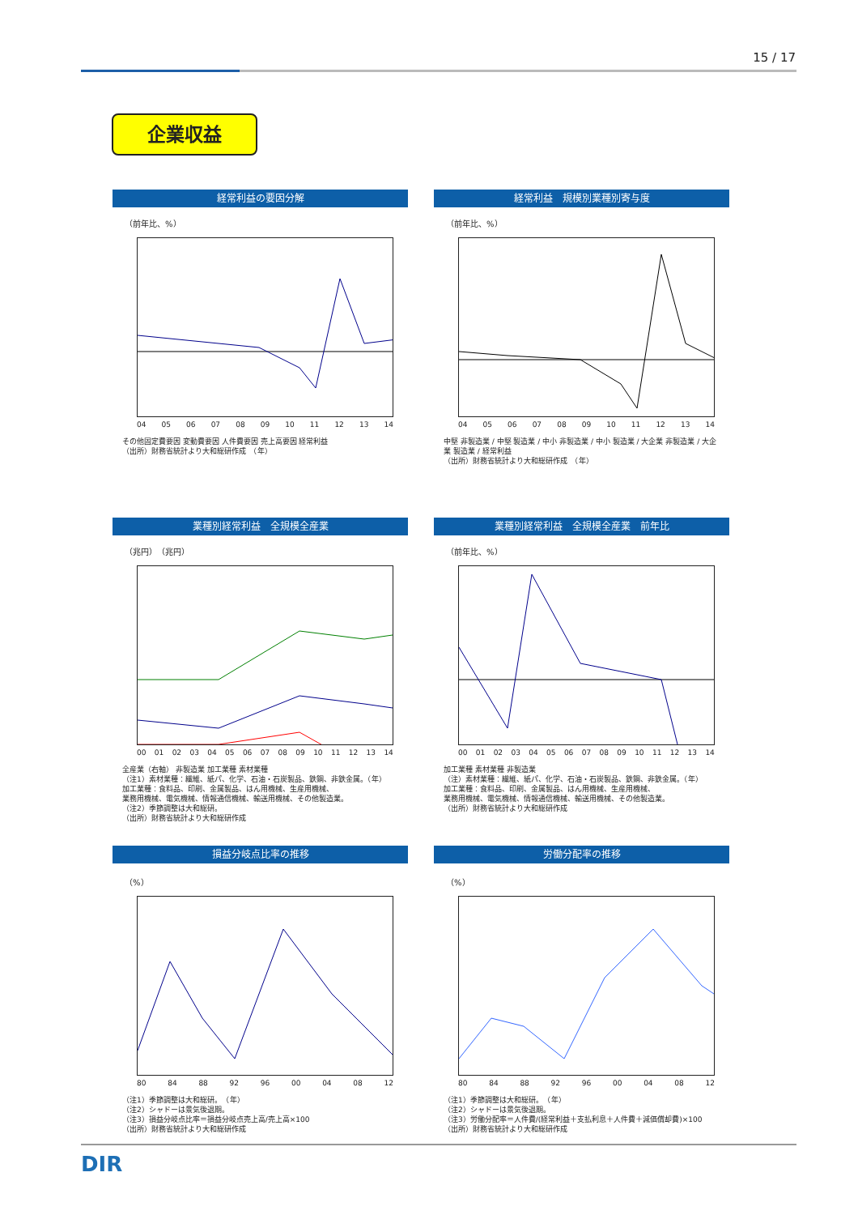15 / 17
企業収益
経常利益の要因分解
（前年比、%）
04 05 06 07 08 09 10 11 12 13 14
その他固定費要因 変動費要因 人件費要因 売上高要因 経常利益
（出所）財務省統計より大和総研作成　（年）
経常利益　規模別業種別寄与度
（前年比、%）
04 05 06 07 08 09 10 11 12 13 14
中堅 非製造業 / 中堅 製造業 / 中小 非製造業 / 中小 製造業 / 大企業 非製造業 / 大企業 製造業 / 経常利益
（出所）財務省統計より大和総研作成　（年）
業種別経常利益　全規模全産業
（兆円）　（兆円）
00 01 02 03 04 05 06 07 08 09 10 11 12 13 14
全産業（右軸） 非製造業 加工業種 素材業種
（注1）素材業種：繊維、紙パ、化学、石油・石炭製品、鉄鋼、非鉄金属。（年）
加工業種：食料品、印刷、金属製品、はん用機械、生産用機械、
業務用機械、電気機械、情報通信機械、輸送用機械、その他製造業。
（注2）季節調整は大和総研。
（出所）財務省統計より大和総研作成
業種別経常利益　全規模全産業　前年比
（前年比、%）
00 01 02 03 04 05 06 07 08 09 10 11 12 13 14
加工業種 素材業種 非製造業
（注）素材業種：繊維、紙パ、化学、石油・石炭製品、鉄鋼、非鉄金属。（年）
加工業種：食料品、印刷、金属製品、はん用機械、生産用機械、
業務用機械、電気機械、情報通信機械、輸送用機械、その他製造業。
（出所）財務省統計より大和総研作成
損益分岐点比率の推移
（%）
80 84 88 92 96 00 04 08 12
（注1）季節調整は大和総研。　（年）
（注2）シャドーは景気後退期。
（注3）損益分岐点比率＝損益分岐点売上高/売上高×100
（出所）財務省統計より大和総研作成
労働分配率の推移
（%）
80 84 88 92 96 00 04 08 12
（注1）季節調整は大和総研。　（年）
（注2）シャドーは景気後退期。
（注3）労働分配率＝人件費/(経常利益＋支払利息＋人件費＋減価償却費)×100
（出所）財務省統計より大和総研作成
DIR